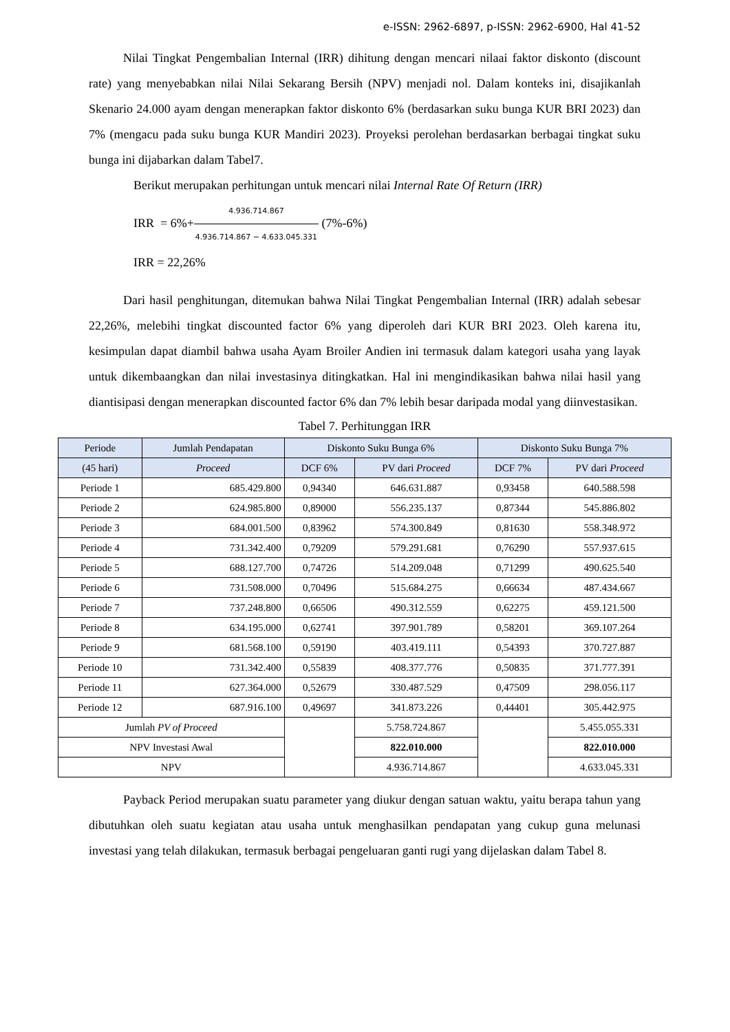e-ISSN: 2962-6897, p-ISSN: 2962-6900, Hal 41-52
Nilai Tingkat Pengembalian Internal (IRR) dihitung dengan mencari nilaai faktor diskonto (discount rate) yang menyebabkan nilai Nilai Sekarang Bersih (NPV) menjadi nol. Dalam konteks ini, disajikanlah Skenario 24.000 ayam dengan menerapkan faktor diskonto 6% (berdasarkan suku bunga KUR BRI 2023) dan 7% (mengacu pada suku bunga KUR Mandiri 2023). Proyeksi perolehan berdasarkan berbagai tingkat suku bunga ini dijabarkan dalam Tabel7.
Berikut merupakan perhitungan untuk mencari nilai Internal Rate Of Return (IRR)
IRR = 6%+4.936.714.867 4.936.714.867 − 4.633.045.331 (7%-6%)
IRR = 22,26%
Dari hasil penghitungan, ditemukan bahwa Nilai Tingkat Pengembalian Internal (IRR) adalah sebesar 22,26%, melebihi tingkat discounted factor 6% yang diperoleh dari KUR BRI 2023. Oleh karena itu, kesimpulan dapat diambil bahwa usaha Ayam Broiler Andien ini termasuk dalam kategori usaha yang layak untuk dikembaangkan dan nilai investasinya ditingkatkan. Hal ini mengindikasikan bahwa nilai hasil yang diantisipasi dengan menerapkan discounted factor 6% dan 7% lebih besar daripada modal yang diinvestasikan.
Tabel 7. Perhitunggan IRR
| Periode | Jumlah Pendapatan | Diskonto Suku Bunga 6% | | Diskonto Suku Bunga 7% | |
| --- | --- | --- | --- | --- | --- |
| (45 hari) | Proceed | DCF 6% | PV dari Proceed | DCF 7% | PV dari Proceed |
| Periode 1 | 685.429.800 | 0,94340 | 646.631.887 | 0,93458 | 640.588.598 |
| Periode 2 | 624.985.800 | 0,89000 | 556.235.137 | 0,87344 | 545.886.802 |
| Periode 3 | 684.001.500 | 0,83962 | 574.300.849 | 0,81630 | 558.348.972 |
| Periode 4 | 731.342.400 | 0,79209 | 579.291.681 | 0,76290 | 557.937.615 |
| Periode 5 | 688.127.700 | 0,74726 | 514.209.048 | 0,71299 | 490.625.540 |
| Periode 6 | 731.508.000 | 0,70496 | 515.684.275 | 0,66634 | 487.434.667 |
| Periode 7 | 737.248.800 | 0,66506 | 490.312.559 | 0,62275 | 459.121.500 |
| Periode 8 | 634.195.000 | 0,62741 | 397.901.789 | 0,58201 | 369.107.264 |
| Periode 9 | 681.568.100 | 0,59190 | 403.419.111 | 0,54393 | 370.727.887 |
| Periode 10 | 731.342.400 | 0,55839 | 408.377.776 | 0,50835 | 371.777.391 |
| Periode 11 | 627.364.000 | 0,52679 | 330.487.529 | 0,47509 | 298.056.117 |
| Periode 12 | 687.916.100 | 0,49697 | 341.873.226 | 0,44401 | 305.442.975 |
| Jumlah PV of Proceed | | | 5.758.724.867 | | 5.455.055.331 |
| NPV Investasi Awal | | | 822.010.000 | | 822.010.000 |
| NPV | | | 4.936.714.867 | | 4.633.045.331 |
Payback Period merupakan suatu parameter yang diukur dengan satuan waktu, yaitu berapa tahun yang dibutuhkan oleh suatu kegiatan atau usaha untuk menghasilkan pendapatan yang cukup guna melunasi investasi yang telah dilakukan, termasuk berbagai pengeluaran ganti rugi yang dijelaskan dalam Tabel 8.